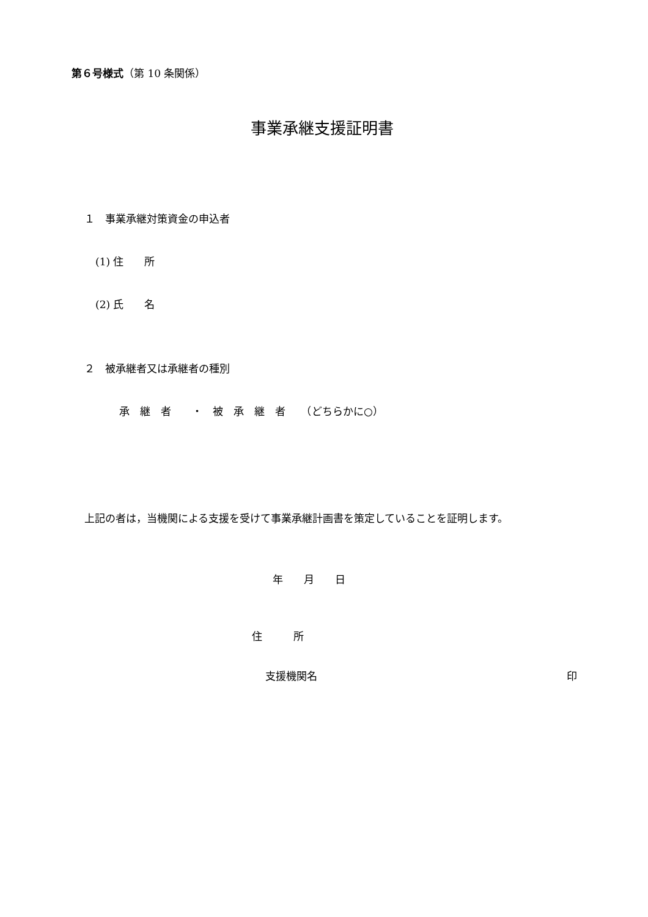第６号様式（第 10 条関係）
事業承継支援証明書
１　事業承継対策資金の申込者
(1) 住　　所
(2) 氏　　名
２　被承継者又は承継者の種別
承　継　者　　・　被　承　継　者　　（どちらかに○）
上記の者は，当機関による支援を受けて事業承継計画書を策定していることを証明します。
年　　月　　日
住　　　所
支援機関名 印